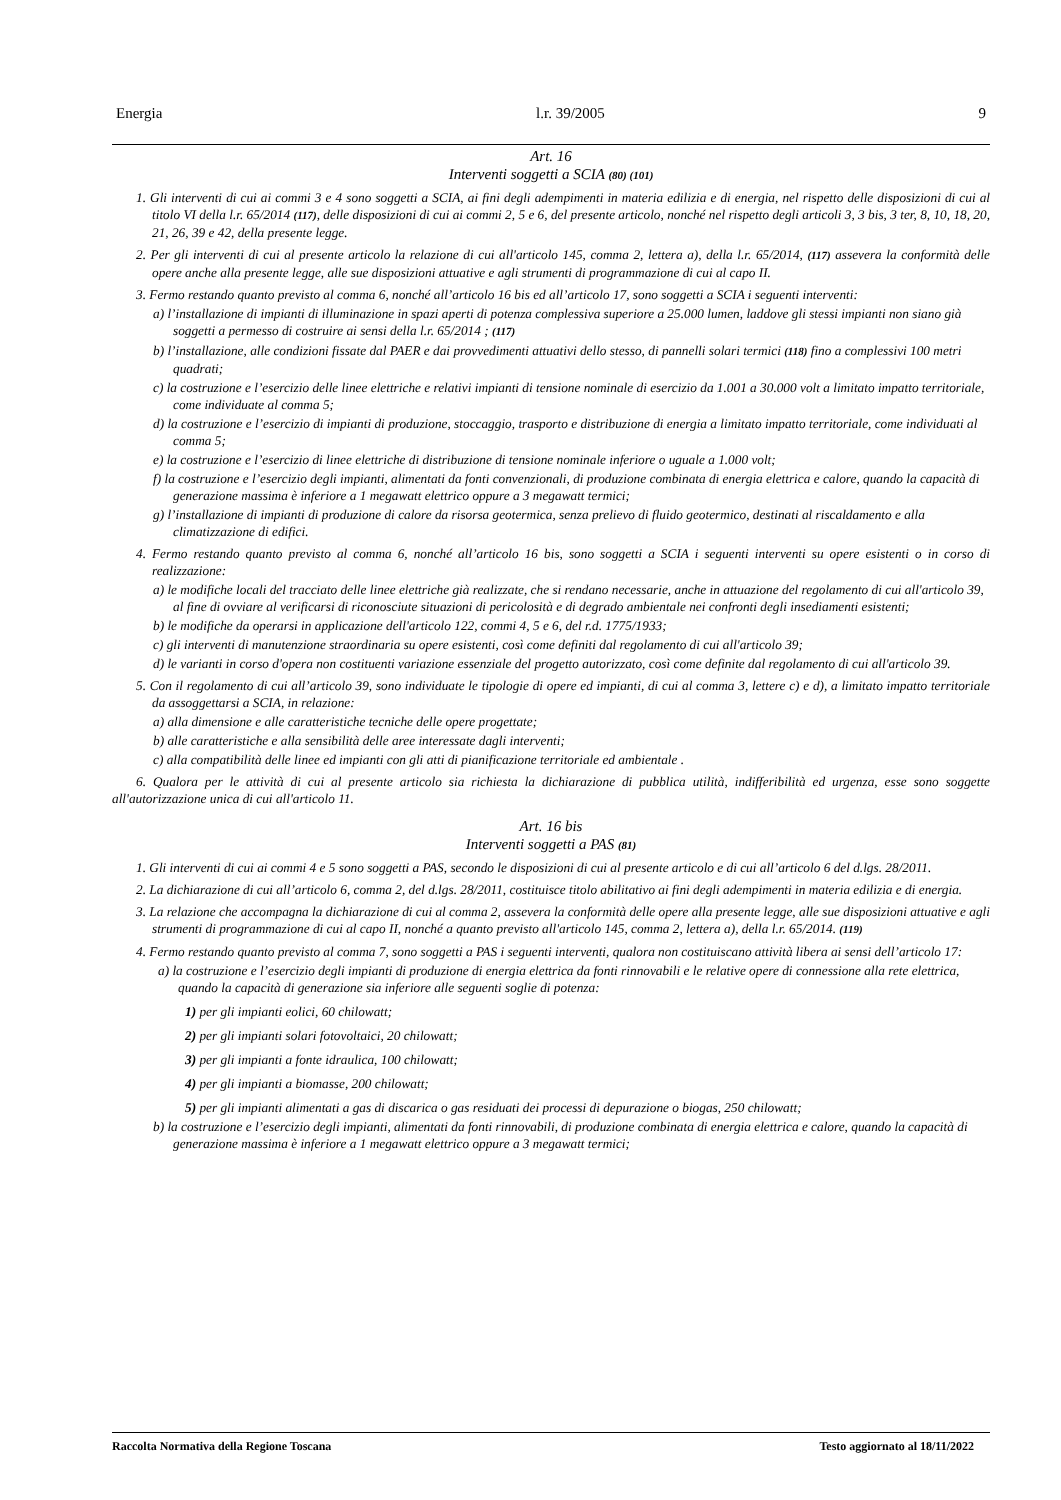Energia l.r. 39/2005 9
Art. 16
Interventi soggetti a SCIA (80) (101)
1. Gli interventi di cui ai commi 3 e 4 sono soggetti a SCIA, ai fini degli adempimenti in materia edilizia e di energia, nel rispetto delle disposizioni di cui al titolo VI della l.r. 65/2014 (117), delle disposizioni di cui ai commi 2, 5 e 6, del presente articolo, nonché nel rispetto degli articoli 3, 3 bis, 3 ter, 8, 10, 18, 20, 21, 26, 39 e 42, della presente legge.
2. Per gli interventi di cui al presente articolo la relazione di cui all'articolo 145, comma 2, lettera a), della l.r. 65/2014, (117) assevera la conformità delle opere anche alla presente legge, alle sue disposizioni attuative e agli strumenti di programmazione di cui al capo II.
3. Fermo restando quanto previsto al comma 6, nonché all’articolo 16 bis ed all’articolo 17, sono soggetti a SCIA i seguenti interventi:
a) l’installazione di impianti di illuminazione in spazi aperti di potenza complessiva superiore a 25.000 lumen, laddove gli stessi impianti non siano già soggetti a permesso di costruire ai sensi della l.r. 65/2014 ; (117)
b) l’installazione, alle condizioni fissate dal PAER e dai provvedimenti attuativi dello stesso, di pannelli solari termici (118) fino a complessivi 100 metri quadrati;
c) la costruzione e l’esercizio delle linee elettriche e relativi impianti di tensione nominale di esercizio da 1.001 a 30.000 volt a limitato impatto territoriale, come individuate al comma 5;
d) la costruzione e l’esercizio di impianti di produzione, stoccaggio, trasporto e distribuzione di energia a limitato impatto territoriale, come individuati al comma 5;
e) la costruzione e l’esercizio di linee elettriche di distribuzione di tensione nominale inferiore o uguale a 1.000 volt;
f) la costruzione e l’esercizio degli impianti, alimentati da fonti convenzionali, di produzione combinata di energia elettrica e calore, quando la capacità di generazione massima è inferiore a 1 megawatt elettrico oppure a 3 megawatt termici;
g) l’installazione di impianti di produzione di calore da risorsa geotermica, senza prelievo di fluido geotermico, destinati al riscaldamento e alla climatizzazione di edifici.
4. Fermo restando quanto previsto al comma 6, nonché all’articolo 16 bis, sono soggetti a SCIA i seguenti interventi su opere esistenti o in corso di realizzazione:
a) le modifiche locali del tracciato delle linee elettriche già realizzate, che si rendano necessarie, anche in attuazione del regolamento di cui all'articolo 39, al fine di ovviare al verificarsi di riconosciute situazioni di pericolosità e di degrado ambientale nei confronti degli insediamenti esistenti;
b) le modifiche da operarsi in applicazione dell'articolo 122, commi 4, 5 e 6, del r.d. 1775/1933;
c) gli interventi di manutenzione straordinaria su opere esistenti, così come definiti dal regolamento di cui all'articolo 39;
d) le varianti in corso d'opera non costituenti variazione essenziale del progetto autorizzato, così come definite dal regolamento di cui all'articolo 39.
5. Con il regolamento di cui all’articolo 39, sono individuate le tipologie di opere ed impianti, di cui al comma 3, lettere c) e d), a limitato impatto territoriale da assoggettarsi a SCIA, in relazione:
a) alla dimensione e alle caratteristiche tecniche delle opere progettate;
b) alle caratteristiche e alla sensibilità delle aree interessate dagli interventi;
c) alla compatibilità delle linee ed impianti con gli atti di pianificazione territoriale ed ambientale .
6. Qualora per le attività di cui al presente articolo sia richiesta la dichiarazione di pubblica utilità, indifferibilità ed urgenza, esse sono soggette all'autorizzazione unica di cui all'articolo 11.
Art. 16 bis
Interventi soggetti a PAS (81)
1. Gli interventi di cui ai commi 4 e 5 sono soggetti a PAS, secondo le disposizioni di cui al presente articolo e di cui all’articolo 6 del d.lgs. 28/2011.
2. La dichiarazione di cui all’articolo 6, comma 2, del d.lgs. 28/2011, costituisce titolo abilitativo ai fini degli adempimenti in materia edilizia e di energia.
3. La relazione che accompagna la dichiarazione di cui al comma 2, assevera la conformità delle opere alla presente legge, alle sue disposizioni attuative e agli strumenti di programmazione di cui al capo II, nonché a quanto previsto all'articolo 145, comma 2, lettera a), della l.r. 65/2014. (119)
4. Fermo restando quanto previsto al comma 7, sono soggetti a PAS i seguenti interventi, qualora non costituiscano attività libera ai sensi dell’articolo 17:
a) la costruzione e l’esercizio degli impianti di produzione di energia elettrica da fonti rinnovabili e le relative opere di connessione alla rete elettrica, quando la capacità di generazione sia inferiore alle seguenti soglie di potenza:
1) per gli impianti eolici, 60 chilowatt;
2) per gli impianti solari fotovoltaici, 20 chilowatt;
3) per gli impianti a fonte idraulica, 100 chilowatt;
4) per gli impianti a biomasse, 200 chilowatt;
5) per gli impianti alimentati a gas di discarica o gas residuati dei processi di depurazione o biogas, 250 chilowatt;
b) la costruzione e l’esercizio degli impianti, alimentati da fonti rinnovabili, di produzione combinata di energia elettrica e calore, quando la capacità di generazione massima è inferiore a 1 megawatt elettrico oppure a 3 megawatt termici;
Raccolta Normativa della Regione Toscana Testo aggiornato al 18/11/2022